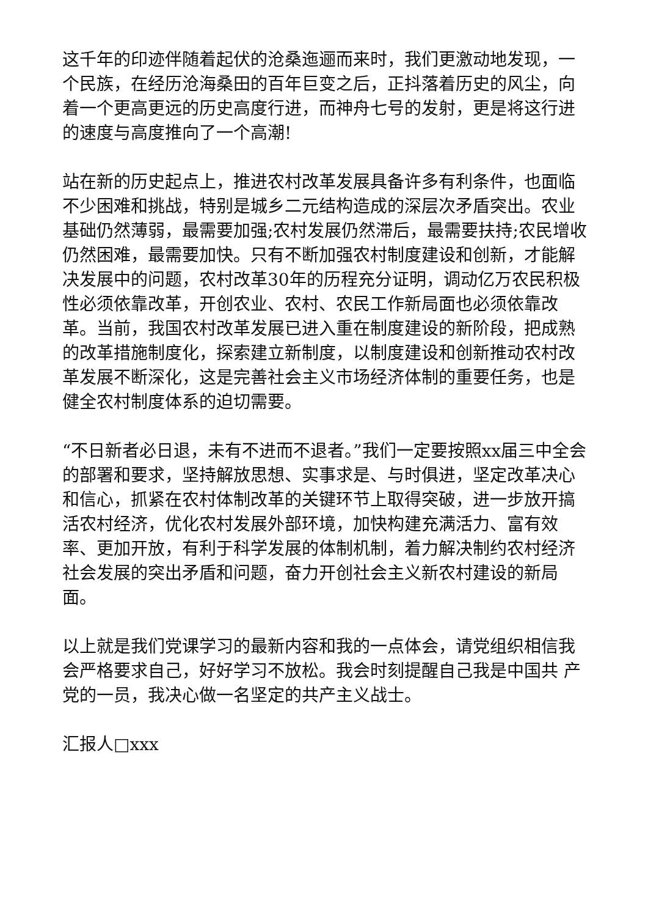这千年的印迹伴随着起伏的沧桑迤逦而来时，我们更激动地发现，一个民族，在经历沧海桑田的百年巨变之后，正抖落着历史的风尘，向着一个更高更远的历史高度行进，而神舟七号的发射，更是将这行进的速度与高度推向了一个高潮!
站在新的历史起点上，推进农村改革发展具备许多有利条件，也面临不少困难和挑战，特别是城乡二元结构造成的深层次矛盾突出。农业基础仍然薄弱，最需要加强;农村发展仍然滞后，最需要扶持;农民增收仍然困难，最需要加快。只有不断加强农村制度建设和创新，才能解决发展中的问题，农村改革30年的历程充分证明，调动亿万农民积极性必须依靠改革，开创农业、农村、农民工作新局面也必须依靠改革。当前，我国农村改革发展已进入重在制度建设的新阶段，把成熟的改革措施制度化，探索建立新制度，以制度建设和创新推动农村改革发展不断深化，这是完善社会主义市场经济体制的重要任务，也是健全农村制度体系的迫切需要。
“不日新者必日退，未有不进而不退者。”我们一定要按照xx届三中全会的部署和要求，坚持解放思想、实事求是、与时俱进，坚定改革决心和信心，抓紧在农村体制改革的关键环节上取得突破，进一步放开搞活农村经济，优化农村发展外部环境，加快构建充满活力、富有效率、更加开放，有利于科学发展的体制机制，着力解决制约农村经济社会发展的突出矛盾和问题，奋力开创社会主义新农村建设的新局面。
以上就是我们党课学习的最新内容和我的一点体会，请党组织相信我会严格要求自己，好好学习不放松。我会时刻提醒自己我是中国共 产 党的一员，我决心做一名坚定的共产主义战士。
汇报人□xxx